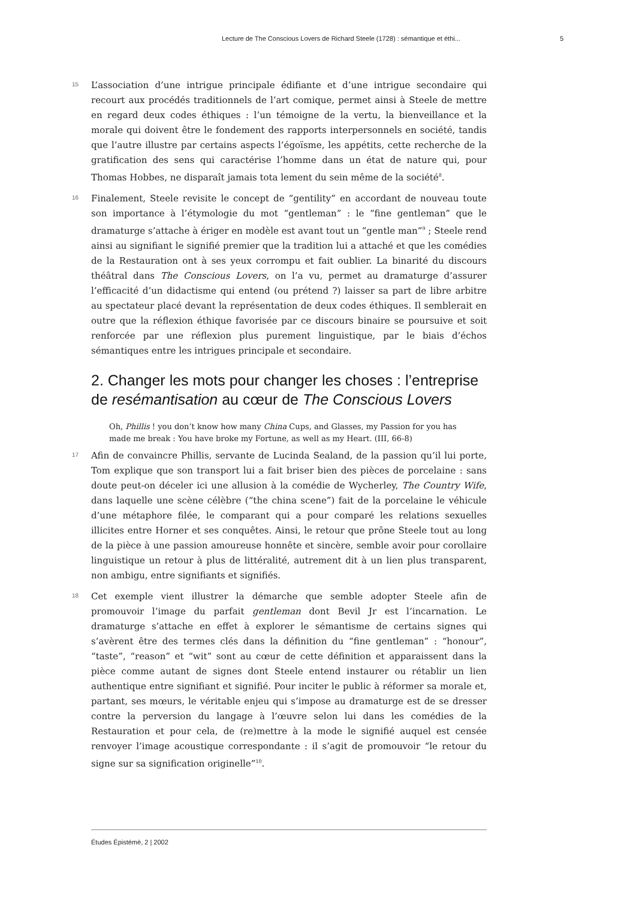Lecture de The Conscious Lovers de Richard Steele (1728) : sémantique et éthi... 5
15
L’association d’une intrigue principale édifiante et d’une intrigue secondaire qui recourt aux procédés traditionnels de l’art comique, permet ainsi à Steele de mettre en regard deux codes éthiques : l’un témoigne de la vertu, la bienveillance et la morale qui doivent être le fondement des rapports interpersonnels en société, tandis que l’autre illustre par certains aspects l’égoïsme, les appétits, cette recherche de la gratification des sens qui caractérise l’homme dans un état de nature qui, pour Thomas Hobbes, ne disparaît jamais tota lement du sein même de la société<sup>8</sup>.
16
Finalement, Steele revisite le concept de “gentility” en accordant de nouveau toute son importance à l’étymologie du mot “gentleman” : le “fine gentleman” que le dramaturge s’attache à ériger en modèle est avant tout un “gentle man”<sup>9</sup> ; Steele rend ainsi au signifiant le signifié premier que la tradition lui a attaché et que les comédies de la Restauration ont à ses yeux corrompu et fait oublier. La binarité du discours théâtral dans The Conscious Lovers, on l’a vu, permet au dramaturge d’assurer l’efficacité d’un didactisme qui entend (ou prétend ?) laisser sa part de libre arbitre au spectateur placé devant la représentation de deux codes éthiques. Il semblerait en outre que la réflexion éthique favorisée par ce discours binaire se poursuive et soit renforcée par une réflexion plus purement linguistique, par le biais d’échos sémantiques entre les intrigues principale et secondaire.
2. Changer les mots pour changer les choses : l’entreprise de resémantisation au cœur de The Conscious Lovers
Oh, Phillis ! you don’t know how many China Cups, and Glasses, my Passion for you has made me break : You have broke my Fortune, as well as my Heart. (III, 66-8)
17
Afin de convaincre Phillis, servante de Lucinda Sealand, de la passion qu’il lui porte, Tom explique que son transport lui a fait briser bien des pièces de porcelaine : sans doute peut-on déceler ici une allusion à la comédie de Wycherley, The Country Wife, dans laquelle une scène célèbre (“the china scene”) fait de la porcelaine le véhicule d’une métaphore filée, le comparant qui a pour comparé les relations sexuelles illicites entre Horner et ses conquêtes. Ainsi, le retour que prône Steele tout au long de la pièce à une passion amoureuse honnête et sincère, semble avoir pour corollaire linguistique un retour à plus de littéralité, autrement dit à un lien plus transparent, non ambigu, entre signifiants et signifiés.
18
Cet exemple vient illustrer la démarche que semble adopter Steele afin de promouvoir l’image du parfait gentleman dont Bevil Jr est l’incarnation. Le dramaturge s’attache en effet à explorer le sémantisme de certains signes qui s’avèrent être des termes clés dans la définition du “fine gentleman” : “honour”, “taste”, “reason” et “wit” sont au cœur de cette définition et apparaissent dans la pièce comme autant de signes dont Steele entend instaurer ou rétablir un lien authentique entre signifiant et signifié. Pour inciter le public à réformer sa morale et, partant, ses mœurs, le véritable enjeu qui s’impose au dramaturge est de se dresser contre la perversion du langage à l’œuvre selon lui dans les comédies de la Restauration et pour cela, de (re)mettre à la mode le signifié auquel est censée renvoyer l’image acoustique correspondante : il s’agit de promouvoir “le retour du signe sur sa signification originelle”<sup>10</sup>.
Études Épistémè, 2 | 2002